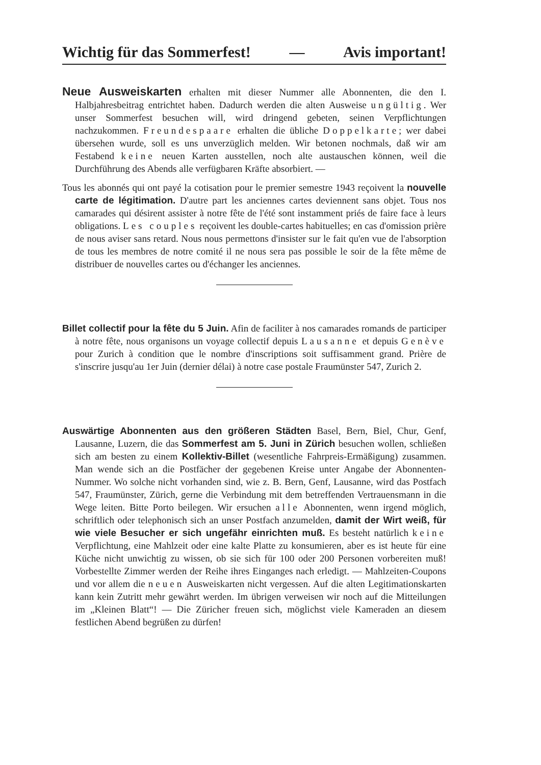Wichtig für das Sommerfest! — Avis important!
Neue Ausweiskarten erhalten mit dieser Nummer alle Abonnenten, die den I. Halbjahresbeitrag entrichtet haben. Dadurch werden die alten Ausweise ungültig. Wer unser Sommerfest besuchen will, wird dringend gebeten, seinen Verpflichtungen nachzukommen. Freundespaare erhalten die übliche Doppelkarte; wer dabei übersehen wurde, soll es uns unverzüglich melden. Wir betonen nochmals, daß wir am Festabend keine neuen Karten ausstellen, noch alte austauschen können, weil die Durchführung des Abends alle verfügbaren Kräfte absorbiert. —
Tous les abonnés qui ont payé la cotisation pour le premier semestre 1943 reçoivent la nouvelle carte de légitimation. D'autre part les anciennes cartes deviennent sans objet. Tous nos camarades qui désirent assister à notre fête de l'été sont instamment priés de faire face à leurs obligations. Les couples reçoivent les double-cartes habituelles; en cas d'omission prière de nous aviser sans retard. Nous nous permettons d'insister sur le fait qu'en vue de l'absorption de tous les membres de notre comité il ne nous sera pas possible le soir de la fête même de distribuer de nouvelles cartes ou d'échanger les anciennes.
Billet collectif pour la fête du 5 Juin. Afin de faciliter à nos camarades romands de participer à notre fête, nous organisons un voyage collectif depuis Lausanne et depuis Genève pour Zurich à condition que le nombre d'inscriptions soit suffisamment grand. Prière de s'inscrire jusqu'au 1er Juin (dernier délai) à notre case postale Fraumünster 547, Zurich 2.
Auswärtige Abonnenten aus den größeren Städten Basel, Bern, Biel, Chur, Genf, Lausanne, Luzern, die das Sommerfest am 5. Juni in Zürich besuchen wollen, schließen sich am besten zu einem Kollektiv-Billet (wesentliche Fahrpreis-Ermäßigung) zusammen. Man wende sich an die Postfächer der gegebenen Kreise unter Angabe der Abonnenten-Nummer. Wo solche nicht vorhanden sind, wie z. B. Bern, Genf, Lausanne, wird das Postfach 547, Fraumünster, Zürich, gerne die Verbindung mit dem betreffenden Vertrauensmann in die Wege leiten. Bitte Porto beilegen. Wir ersuchen alle Abonnenten, wenn irgend möglich, schriftlich oder telephonisch sich an unser Postfach anzumelden, damit der Wirt weiß, für wie viele Besucher er sich ungefähr einrichten muß. Es besteht natürlich keine Verpflichtung, eine Mahlzeit oder eine kalte Platte zu konsumieren, aber es ist heute für eine Küche nicht unwichtig zu wissen, ob sie sich für 100 oder 200 Personen vorbereiten muß! Vorbestellte Zimmer werden der Reihe ihres Einganges nach erledigt. — Mahlzeiten-Coupons und vor allem die neuen Ausweiskarten nicht vergessen. Auf die alten Legitimationskarten kann kein Zutritt mehr gewährt werden. Im übrigen verweisen wir noch auf die Mitteilungen im „Kleinen Blatt“! — Die Züricher freuen sich, möglichst viele Kameraden an diesem festlichen Abend begrüßen zu dürfen!